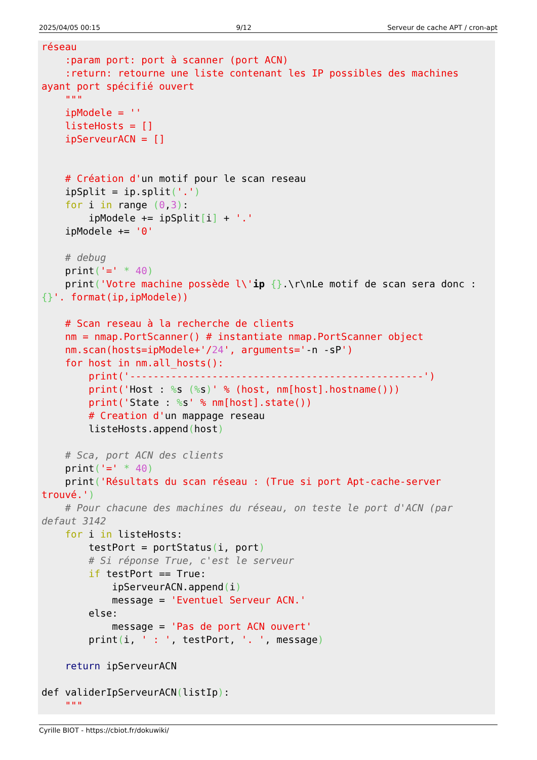2025/04/05 00:15 9/12 Serveur de cache APT / cron-apt
réseau
    :param port: port à scanner (port ACN)
    :return: retourne une liste contenant les IP possibles des machines
ayant port spécifié ouvert
    """
    ipModele = ''
    listeHosts = []
    ipServeurACN = []


    # Création d'un motif pour le scan reseau
    ipSplit = ip.split('.')
    for i in range (0,3):
        ipModele += ipSplit[i] + '.'
    ipModele += '0'

    # debug
    print('=' * 40)
    print('Votre machine possède l\'ip {}.\r\nLe motif de scan sera donc :
{}'. format(ip,ipModele))

    # Scan reseau à la recherche de clients
    nm = nmap.PortScanner() # instantiate nmap.PortScanner object
    nm.scan(hosts=ipModele+'/24', arguments='-n -sP')
    for host in nm.all_hosts():
        print('--------------------------------------------------')
        print('Host : % s (% s)' % (host, nm[host].hostname()))
        print('State : % s' % nm[host].state())
        # Creation d'un mappage reseau
        listeHosts.append(host)

    # Sca, port ACN des clients
    print('=' * 40)
    print('Résultats du scan réseau : (True si port Apt-cache-server
trouvé.')
    # Pour chacune des machines du réseau, on teste le port d'ACN (par
defaut 3142
    for i in listeHosts:
        testPort = portStatus(i, port)
        # Si réponse True, c'est le serveur
        if testPort == True:
            ipServeurACN.append(i)
            message = 'Eventuel Serveur ACN.'
        else:
            message = 'Pas de port ACN ouvert'
        print(i, ' : ', testPort, '. ', message)

    return ipServeurACN

def validerIpServeurACN(listIp):
    """
Cyrille BIOT - https://cbiot.fr/dokuwiki/